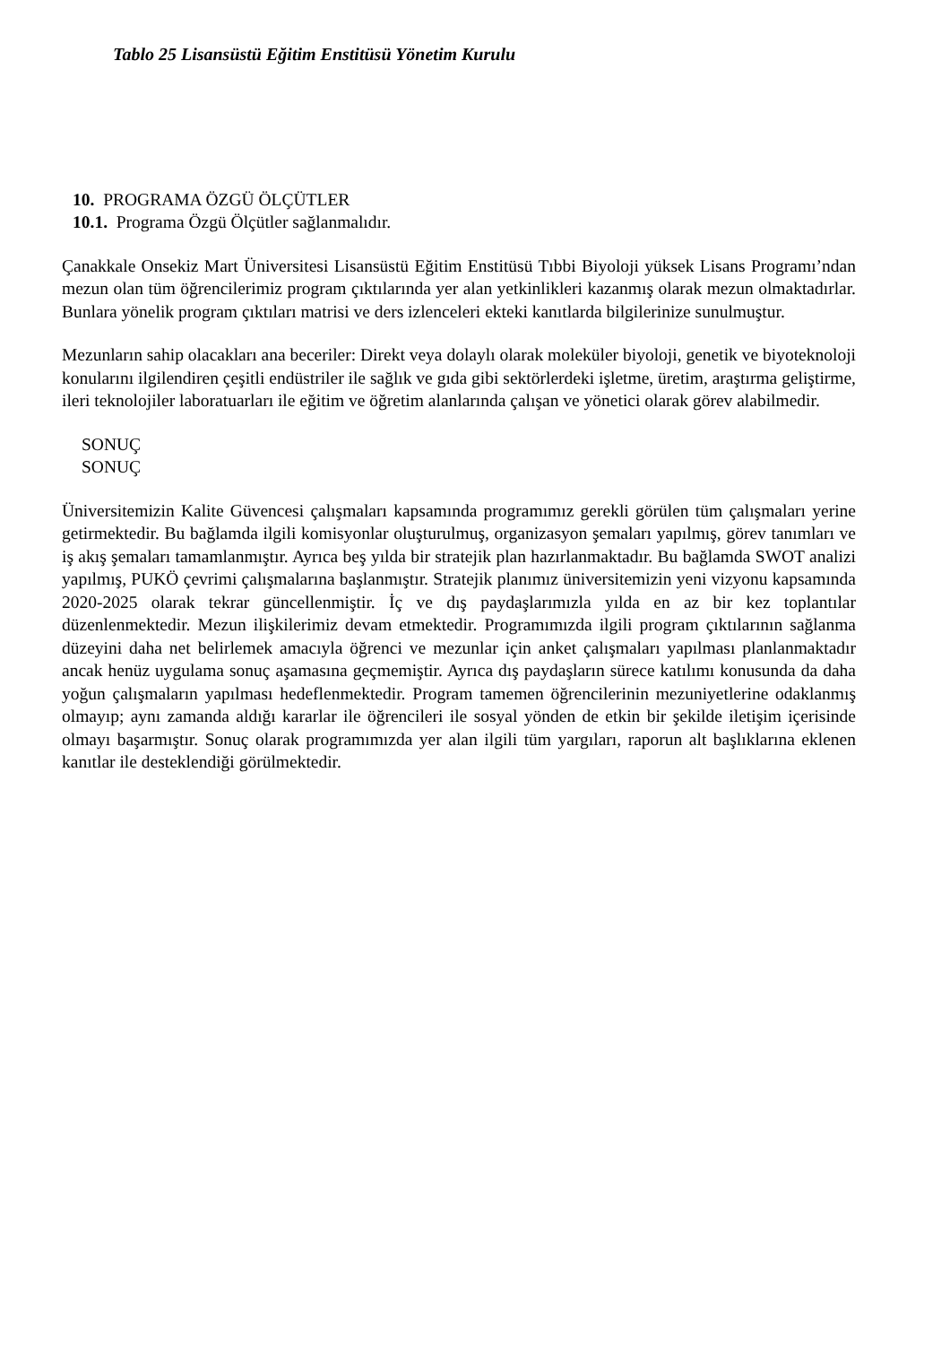Tablo 25 Lisansüstü Eğitim Enstitüsü Yönetim Kurulu
10. PROGRAMA ÖZGÜ ÖLÇÜTLER
10.1. Programa Özgü Ölçütler sağlanmalıdır.
Çanakkale Onsekiz Mart Üniversitesi Lisansüstü Eğitim Enstitüsü Tıbbi Biyoloji yüksek Lisans Programı’ndan mezun olan tüm öğrencilerimiz program çıktılarında yer alan yetkinlikleri kazanmış olarak mezun olmaktadırlar. Bunlara yönelik program çıktıları matrisi ve ders izlenceleri ekteki kanıtlarda bilgilerinize sunulmuştur.
Mezunların sahip olacakları ana beceriler: Direkt veya dolaylı olarak moleküler biyoloji, genetik ve biyoteknoloji konularını ilgilendiren çeşitli endüstriler ile sağlık ve gıda gibi sektörlerdeki işletme, üretim, araştırma geliştirme, ileri teknolojiler laboratuarları ile eğitim ve öğretim alanlarında çalışan ve yönetici olarak görev alabilmedir.
SONUÇ
SONUÇ
Üniversitemizin Kalite Güvencesi çalışmaları kapsamında programımız gerekli görülen tüm çalışmaları yerine getirmektedir. Bu bağlamda ilgili komisyonlar oluşturulmuş, organizasyon şemaları yapılmış, görev tanımları ve iş akış şemaları tamamlanmıştır. Ayrıca beş yılda bir stratejik plan hazırlanmaktadır. Bu bağlamda SWOT analizi yapılmış, PUKÖ çevrimi çalışmalarına başlanmıştır. Stratejik planımız üniversitemizin yeni vizyonu kapsamında 2020-2025 olarak tekrar güncellenmiştir. İç ve dış paydaşlarımızla yılda en az bir kez toplantılar düzenlenmektedir. Mezun ilişkilerimiz devam etmektedir. Programımızda ilgili program çıktılarının sağlanma düzeyini daha net belirlemek amacıyla öğrenci ve mezunlar için anket çalışmaları yapılması planlanmaktadır ancak henüz uygulama sonuç aşamasına geçmemiştir. Ayrıca dış paydaşların sürece katılımı konusunda da daha yoğun çalışmaların yapılması hedeflenmektedir. Program tamemen öğrencilerinin mezuniyetlerine odaklanmış olmayıp; aynı zamanda aldığı kararlar ile öğrencileri ile sosyal yönden de etkin bir şekilde iletişim içerisinde olmayı başarmıştır. Sonuç olarak programımızda yer alan ilgili tüm yargıları, raporun alt başlıklarına eklenen kanıtlar ile desteklendiği görülmektedir.